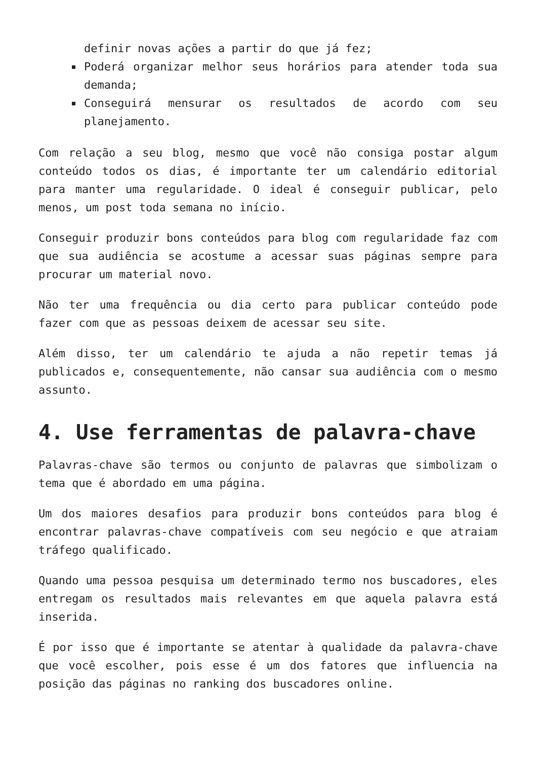definir novas ações a partir do que já fez;
Poderá organizar melhor seus horários para atender toda sua demanda;
Conseguirá mensurar os resultados de acordo com seu planejamento.
Com relação a seu blog, mesmo que você não consiga postar algum conteúdo todos os dias, é importante ter um calendário editorial para manter uma regularidade. O ideal é conseguir publicar, pelo menos, um post toda semana no início.
Conseguir produzir bons conteúdos para blog com regularidade faz com que sua audiência se acostume a acessar suas páginas sempre para procurar um material novo.
Não ter uma frequência ou dia certo para publicar conteúdo pode fazer com que as pessoas deixem de acessar seu site.
Além disso, ter um calendário te ajuda a não repetir temas já publicados e, consequentemente, não cansar sua audiência com o mesmo assunto.
4. Use ferramentas de palavra-chave
Palavras-chave são termos ou conjunto de palavras que simbolizam o tema que é abordado em uma página.
Um dos maiores desafios para produzir bons conteúdos para blog é encontrar palavras-chave compatíveis com seu negócio e que atraiam tráfego qualificado.
Quando uma pessoa pesquisa um determinado termo nos buscadores, eles entregam os resultados mais relevantes em que aquela palavra está inserida.
É por isso que é importante se atentar à qualidade da palavra-chave que você escolher, pois esse é um dos fatores que influencia na posição das páginas no ranking dos buscadores online.